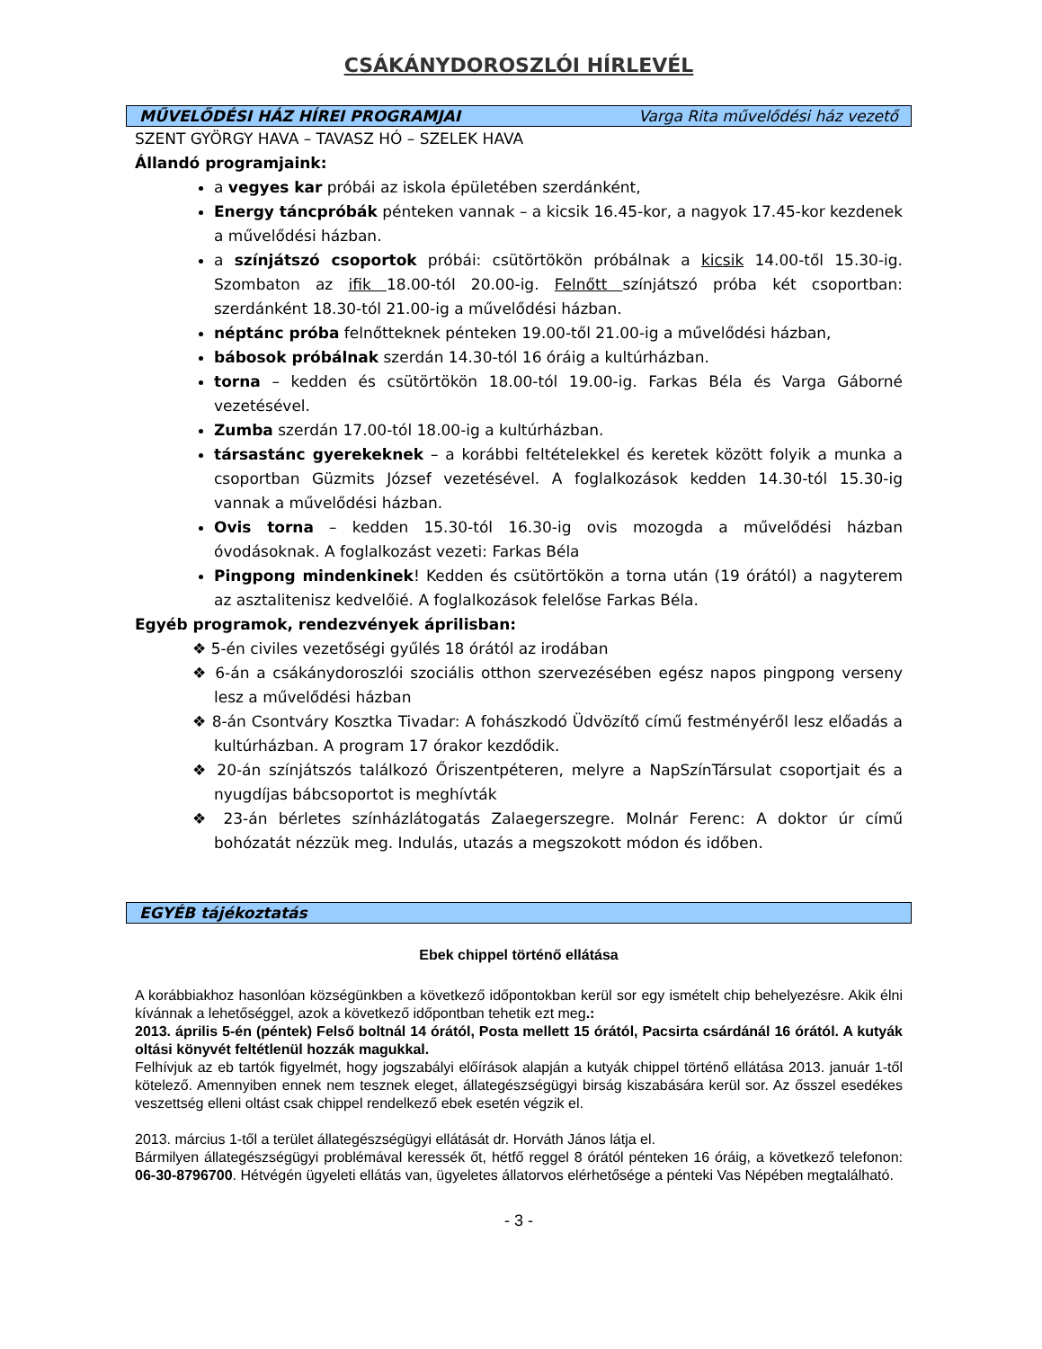CSÁKÁNYDOROSZLÓI HÍRLEVÉL
MŰVELŐDÉSI HÁZ HÍREI PROGRAMJAI Varga Rita művelődési ház vezető
SZENT GYÖRGY HAVA – TAVASZ HÓ – SZELEK HAVA
Állandó programjaink:
a vegyes kar próbái az iskola épületében szerdánként,
Energy táncpróbák pénteken vannak – a kicsik 16.45-kor, a nagyok 17.45-kor kezdenek a művelődési házban.
a színjátszó csoportok próbái: csütörtökön próbálnak a kicsik 14.00-től 15.30-ig. Szombaton az ifik 18.00-tól 20.00-ig. Felnőtt színjátszó próba két csoportban: szerdánként 18.30-tól 21.00-ig a művelődési házban.
néptánc próba felnőtteknek pénteken 19.00-től 21.00-ig a művelődési házban,
bábosok próbálnak szerdán 14.30-tól 16 óráig a kultúrházban.
torna – kedden és csütörtökön 18.00-tól 19.00-ig. Farkas Béla és Varga Gáborné vezetésével.
Zumba szerdán 17.00-tól 18.00-ig a kultúrházban.
társastánc gyerekeknek – a korábbi feltételekkel és keretek között folyik a munka a csoportban Güzmits József vezetésével. A foglalkozások kedden 14.30-tól 15.30-ig vannak a művelődési házban.
Ovis torna – kedden 15.30-tól 16.30-ig ovis mozogda a művelődési házban óvodásoknak. A foglalkozást vezeti: Farkas Béla
Pingpong mindenkinek! Kedden és csütörtökön a torna után (19 órától) a nagyterem az asztalitenisz kedvelőié. A foglalkozások felelőse Farkas Béla.
Egyéb programok, rendezvények áprilisban:
❖ 5-én civiles vezetőségi gyűlés 18 órától az irodában
❖ 6-án a csákánydoroszlói szociális otthon szervezésében egész napos pingpong verseny lesz a művelődési házban
❖ 8-án Csontváry Kosztka Tivadar: A fohászkodó Üdvözítő című festményéről lesz előadás a kultúrházban. A program 17 órakor kezdődik.
❖ 20-án színjátszós találkozó Őriszentpéteren, melyre a NapSzínTársulat csoportjait és a nyugdíjas bábcsoportot is meghívták
❖ 23-án bérletes színházlátogatás Zalaegerszegre. Molnár Ferenc: A doktor úr című bohózatát nézzük meg. Indulás, utazás a megszokott módon és időben.
EGYÉB tájékoztatás
Ebek chippel történő ellátása
A korábbiakhoz hasonlóan községünkben a következő időpontokban kerül sor egy ismételt chip behelyezésre. Akik élni kívánnak a lehetőséggel, azok a következő időpontban tehetik ezt meg.:
2013. április 5-én (péntek) Felső boltnál 14 órától, Posta mellett 15 órától, Pacsirta csárdánál 16 órától. A kutyák oltási könyvét feltétlenül hozzák magukkal.
Felhívjuk az eb tartók figyelmét, hogy jogszabályi előírások alapján a kutyák chippel történő ellátása 2013. január 1-től kötelező. Amennyiben ennek nem tesznek eleget, állategészségügyi birság kiszabására kerül sor. Az ősszel esedékes veszettség elleni oltást csak chippel rendelkező ebek esetén végzik el.
2013. március 1-től a terület állategészségügyi ellátását dr. Horváth János látja el.
Bármilyen állategészségügyi problémával keressék őt, hétfő reggel 8 órától pénteken 16 óráig, a következő telefonon: 06-30-8796700. Hétvégén ügyeleti ellátás van, ügyeletes állatorvos elérhetősége a pénteki Vas Népében megtalálható.
- 3 -